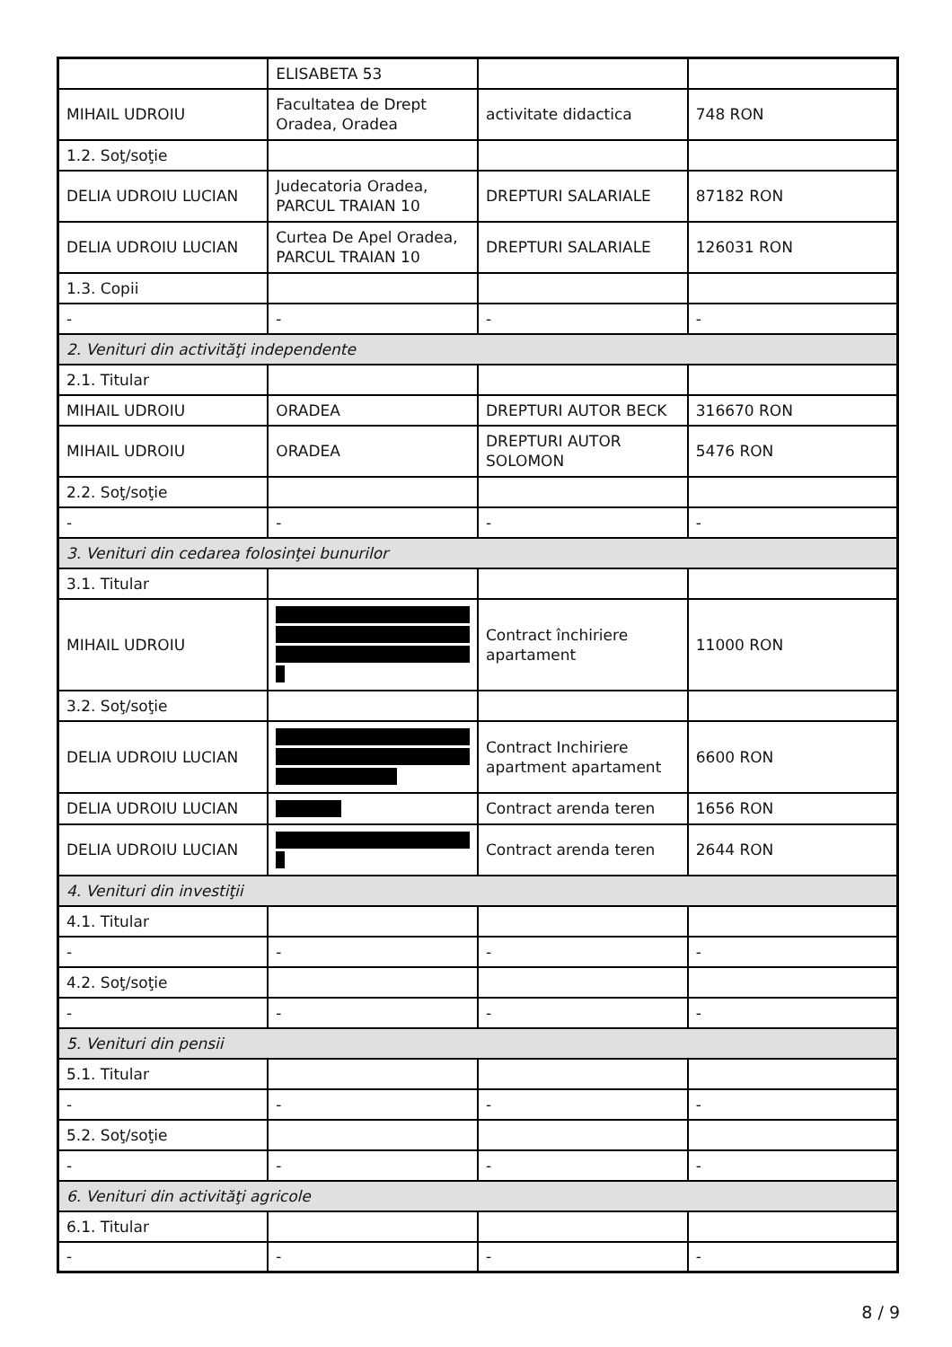| | ELISABETA 53 | | |
| MIHAIL UDROIU | Facultatea de Drept Oradea, Oradea | activitate didactica | 748 RON |
| 1.2. Soţ/soţie | | | |
| DELIA UDROIU LUCIAN | Judecatoria Oradea, PARCUL TRAIAN 10 | DREPTURI SALARIALE | 87182 RON |
| DELIA UDROIU LUCIAN | Curtea De Apel Oradea, PARCUL TRAIAN 10 | DREPTURI SALARIALE | 126031 RON |
| 1.3. Copii | | | |
| - | - | - | - |
| 2. Venituri din activităţi independente | | | |
| 2.1. Titular | | | |
| MIHAIL UDROIU | ORADEA | DREPTURI AUTOR BECK | 316670 RON |
| MIHAIL UDROIU | ORADEA | DREPTURI AUTOR SOLOMON | 5476 RON |
| 2.2. Soţ/soţie | | | |
| - | - | - | - |
| 3. Venituri din cedarea folosinţei bunurilor | | | |
| 3.1. Titular | | | |
| MIHAIL UDROIU | | Contract închiriere apartament | 11000 RON |
| 3.2. Soţ/soţie | | | |
| DELIA UDROIU LUCIAN | | Contract Inchiriere apartment apartament | 6600 RON |
| DELIA UDROIU LUCIAN | | Contract arenda teren | 1656 RON |
| DELIA UDROIU LUCIAN | | Contract arenda teren | 2644 RON |
| 4. Venituri din investiţii | | | |
| 4.1. Titular | | | |
| - | - | - | - |
| 4.2. Soţ/soţie | | | |
| - | - | - | - |
| 5. Venituri din pensii | | | |
| 5.1. Titular | | | |
| - | - | - | - |
| 5.2. Soţ/soţie | | | |
| - | - | - | - |
| 6. Venituri din activităţi agricole | | | |
| 6.1. Titular | | | |
| - | - | - | - |
8 / 9